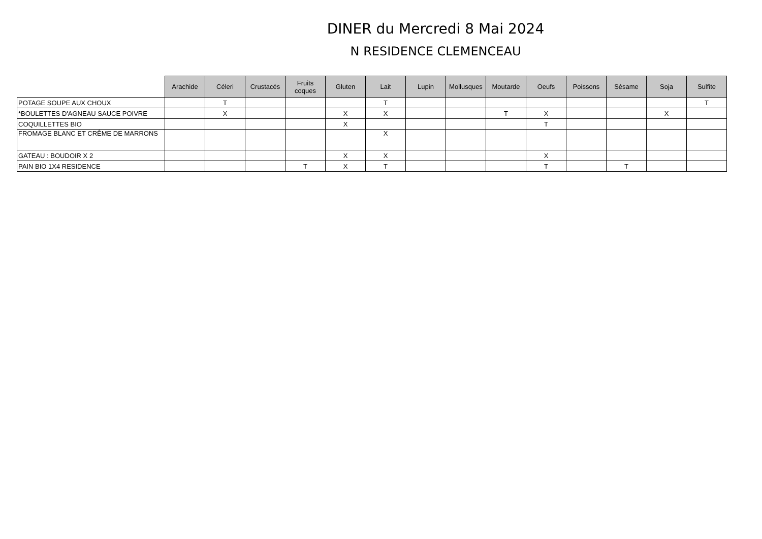DINER du Mercredi 8 Mai 2024
N RESIDENCE CLEMENCEAU
| | Arachide | Céleri | Crustacés | Fruits coques | Gluten | Lait | Lupin | Mollusques | Moutarde | Oeufs | Poissons | Sésame | Soja | Sulfite |
| --- | --- | --- | --- | --- | --- | --- | --- | --- | --- | --- | --- | --- | --- | --- |
| POTAGE SOUPE AUX CHOUX | | T | | | | T | | | | | | | | T |
| *BOULETTES D'AGNEAU SAUCE POIVRE | | X | | | X | X | | | T | X | | | X | |
| COQUILLETTES BIO | | | | | X | | | | | T | | | | |
| FROMAGE BLANC ET CRÊME DE MARRONS | | | | | | X | | | | | | | | |
| GATEAU : BOUDOIR X 2 | | | | | X | X | | | | X | | | | |
| PAIN BIO 1X4 RESIDENCE | | | | T | X | T | | | | T | | T | | |